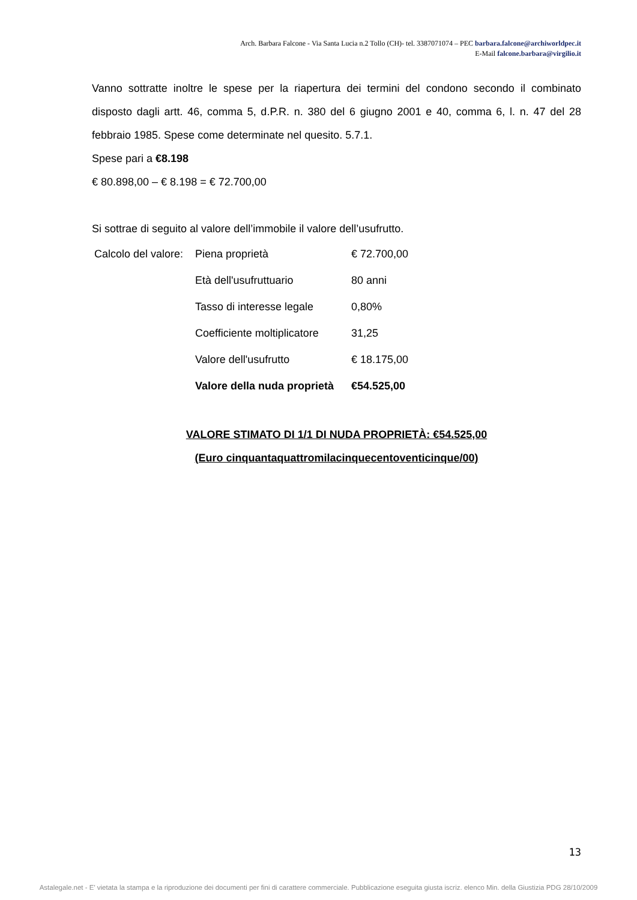Arch. Barbara Falcone - Via Santa Lucia n.2 Tollo (CH)- tel. 3387071074 – PEC barbara.falcone@archiworldpec.it
E-Mail falcone.barbara@virgilio.it
Vanno sottratte inoltre le spese per la riapertura dei termini del condono secondo il combinato disposto dagli artt. 46, comma 5, d.P.R. n. 380 del 6 giugno 2001 e 40, comma 6, l. n. 47 del 28 febbraio 1985. Spese come determinate nel quesito. 5.7.1.
Spese pari a €8.198
€ 80.898,00 – € 8.198 = € 72.700,00
Si sottrae di seguito al valore dell’immobile il valore dell’usufrutto.
| Calcolo del valore: | Piena proprietà | € 72.700,00 |
| | Età dell'usufruttuario | 80 anni |
| | Tasso di interesse legale | 0,80% |
| | Coefficiente moltiplicatore | 31,25 |
| | Valore dell'usufrutto | € 18.175,00 |
| | Valore della nuda proprietà | €54.525,00 |
VALORE STIMATO DI 1/1 DI NUDA PROPRIETÀ: €54.525,00
(Euro cinquantaquattromilacinquecentoventicinque/00)
13
Astalegale.net - E' vietata la stampa e la riproduzione dei documenti per fini di carattere commerciale. Pubblicazione eseguita giusta iscriz. elenco Min. della Giustizia PDG 28/10/2009